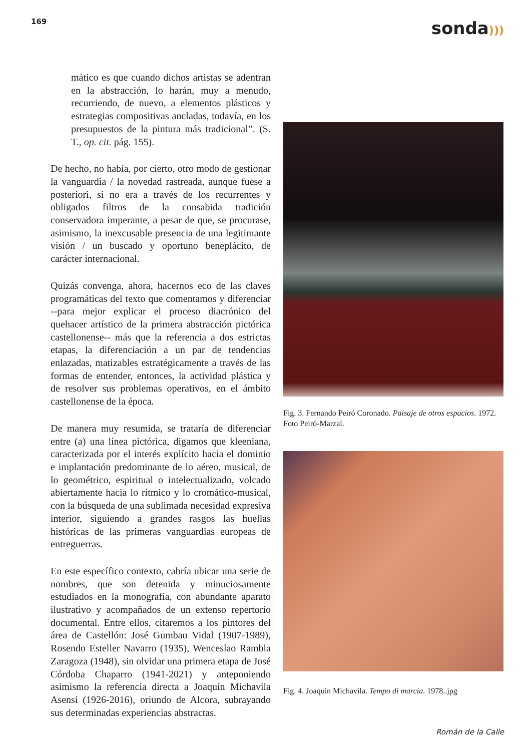169
sonda)))
mático es que cuando dichos artistas se adentran en la abstracción, lo harán, muy a menudo, recurriendo, de nuevo, a elementos plásticos y estrategias compositivas ancladas, todavía, en los presupuestos de la pintura más tradicional”. (S. T., op. cit. pág. 155).
De hecho, no había, por cierto, otro modo de gestionar la vanguardia / la novedad rastreada, aunque fuese a posteriori, si no era a través de los recurrentes y obligados filtros de la consabida tradición conservadora imperante, a pesar de que, se procurase, asimismo, la inexcusable presencia de una legitimante visión / un buscado y oportuno beneplácito, de carácter internacional.
Quizás convenga, ahora, hacernos eco de las claves programáticas del texto que comentamos y diferenciar --para mejor explicar el proceso diacrónico del quehacer artístico de la primera abstracción pictórica castellonense-- más que la referencia a dos estrictas etapas, la diferenciación a un par de tendencias enlazadas, matizables estratégicamente a través de las formas de entender, entonces, la actividad plástica y de resolver sus problemas operativos, en el ámbito castellonense de la época.
De manera muy resumida, se trataría de diferenciar entre (a) una línea pictórica, digamos que kleeniana, caracterizada por el interés explícito hacia el dominio e implantación predominante de lo aéreo, musical, de lo geométrico, espiritual o intelectualizado, volcado abiertamente hacia lo rítmico y lo cromático-musical, con la búsqueda de una sublimada necesidad expresiva interior, siguiendo a grandes rasgos las huellas históricas de las primeras vanguardias europeas de entreguerras.
En este específico contexto, cabría ubicar una serie de nombres, que son detenida y minuciosamente estudiados en la monografía, con abundante aparato ilustrativo y acompañados de un extenso repertorio documental. Entre ellos, citaremos a los pintores del área de Castellón: José Gumbau Vidal (1907-1989), Rosendo Esteller Navarro (1935), Wenceslao Rambla Zaragoza (1948), sin olvidar una primera etapa de José Córdoba Chaparro (1941-2021) y anteponiendo asimismo la referencia directa a Joaquín Michavila Asensi (1926-2016), oriundo de Alcora, subrayando sus determinadas experiencias abstractas.
Fig. 3. Fernando Peiró Coronado. Paisaje de otros espacios. 1972. Foto Peiró-Marzal.
Fig. 4. Joaquin Michavila. Tempo di marcia. 1978..jpg
Román de la Calle